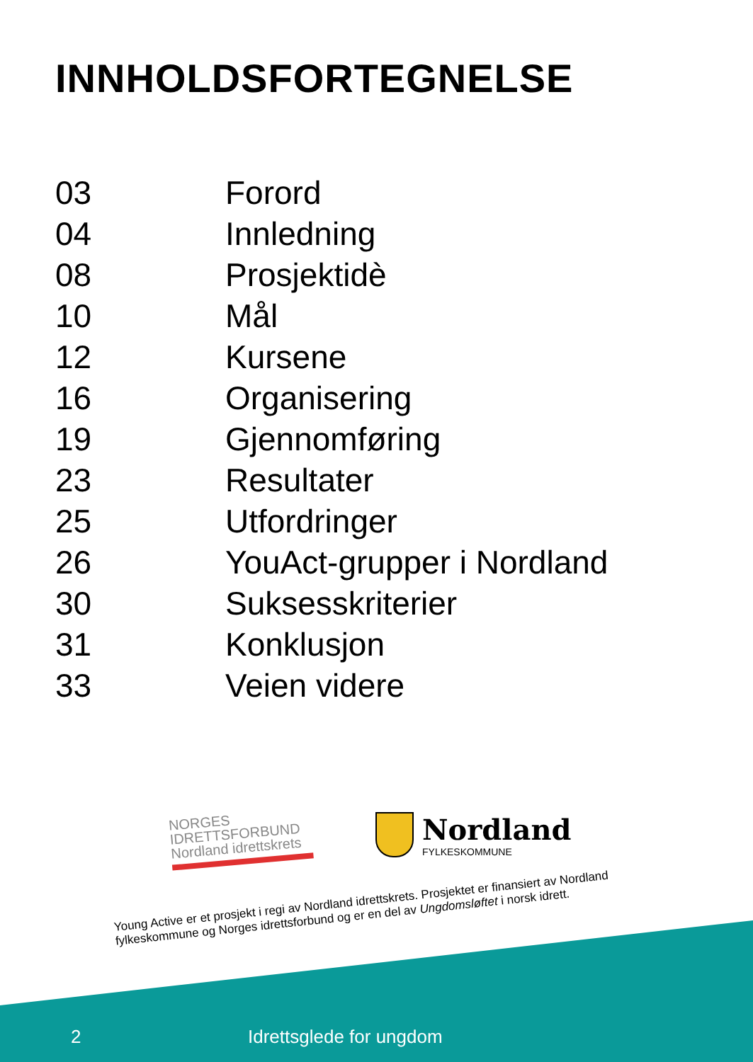INNHOLDSFORTEGNELSE
| 03 | Forord |
| 04 | Innledning |
| 08 | Prosjektidè |
| 10 | Mål |
| 12 | Kursene |
| 16 | Organisering |
| 19 | Gjennomføring |
| 23 | Resultater |
| 25 | Utfordringer |
| 26 | YouAct-grupper i Nordland |
| 30 | Suksesskriterier |
| 31 | Konklusjon |
| 33 | Veien videre |
NORGES
IDRETTSFORBUND
Nordland idrettskrets
Nordland
FYLKESKOMMUNE
Young Active er et prosjekt i regi av Nordland idrettskrets. Prosjektet er finansiert av Nordland fylkeskommune og Norges idrettsforbund og er en del av Ungdomsløftet i norsk idrett.
2 Idrettsglede for ungdom